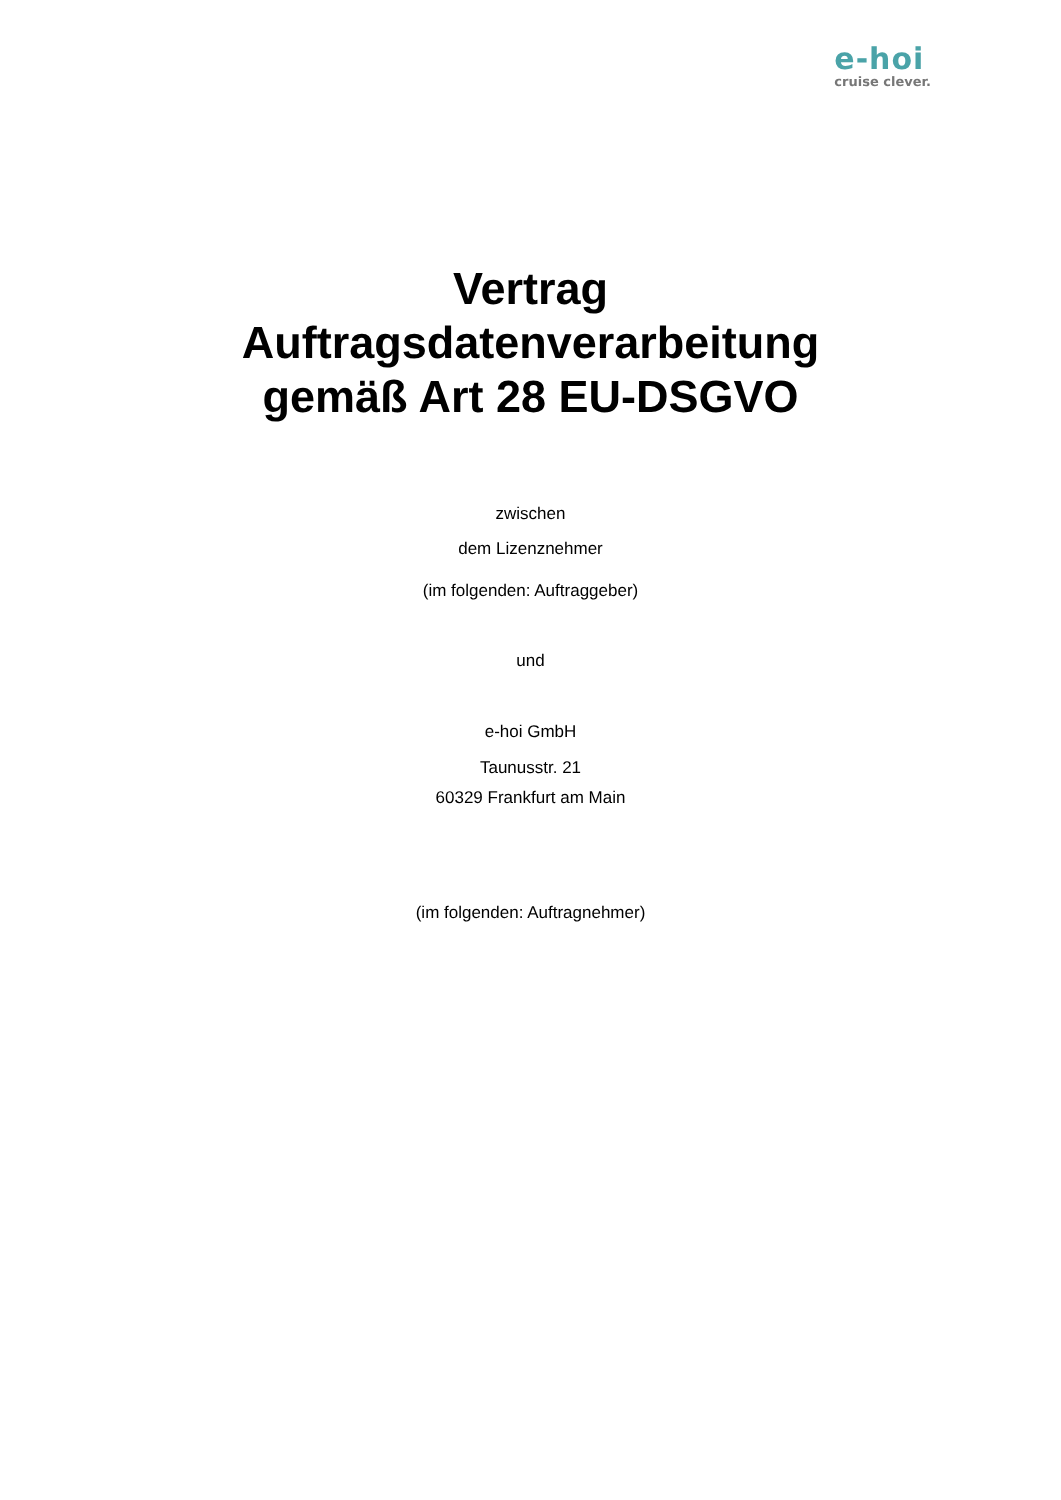e-hoi
cruise clever.
Vertrag
Auftragsdatenverarbeitung
gemäß Art 28 EU-DSGVO
zwischen
dem Lizenznehmer
(im folgenden: Auftraggeber)
und
e-hoi GmbH
Taunusstr. 21
60329 Frankfurt am Main
(im folgenden: Auftragnehmer)